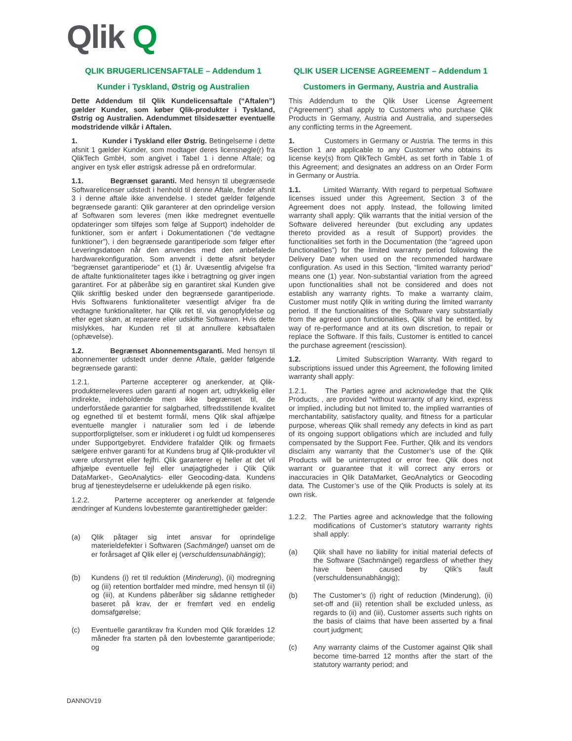Qlik Q
QLIK BRUGERLICENSAFTALE – Addendum 1
Kunder i Tyskland, Østrig og Australien
Dette Addendum til Qlik Kundelicensaftale (“Aftalen”) gælder Kunder, som køber Qlik-produkter i Tyskland, Østrig og Australien. Adendummet tilsidesætter eventuelle modstridende vilkår i Aftalen.
1. Kunder i Tyskland eller Østrig. Betingelserne i dette afsnit 1 gælder Kunder, som modtager deres licensnøgle(r) fra QlikTech GmbH, som angivet i Tabel 1 i denne Aftale; og angiver en tysk eller østrigsk adresse på en ordreformular.
1.1. Begrænset garanti. Med hensyn til ubegrænsede Softwarelicenser udstedt i henhold til denne Aftale, finder afsnit 3 i denne aftale ikke anvendelse. I stedet gælder følgende begrænsede garanti: Qlik garanterer at den oprindelige version af Softwaren som leveres (men ikke medregnet eventuelle opdateringer som tilføjes som følge af Support) indeholder de funktioner, som er anført i Dokumentationen (“de vedtagne funktioner”), i den begrænsede garantiperiode som følger efter Leveringsdatoen når den anvendes med den anbefalede hardwarekonfiguration. Som anvendt i dette afsnit betyder “begrænset garantiperiode” et (1) år. Uvæsentlig afvigelse fra de aftalte funktionaliteter tages ikke i betragtning og giver ingen garantiret. For at påberåbe sig en garantiret skal Kunden give Qlik skriftlig besked under den begrænsede garantiperiode. Hvis Softwarens funktionaliteter væsentligt afviger fra de vedtagne funktionaliteter, har Qlik ret til, via genopfyldelse og efter eget skøn, at reparere eller udskifte Softwaren. Hvis dette mislykkes, har Kunden ret til at annullere købsaftalen (ophævelse).
1.2. Begrænset Abonnementsgaranti. Med hensyn til abonnementer udstedt under denne Aftale, gælder følgende begrænsede garanti:
1.2.1. Parterne accepterer og anerkender, at Qlik-produkterneleveres uden garanti af nogen art, udtrykkelig eller indirekte, indeholdende men ikke begrænset til, de underforståede garantier for salgbarhed, tilfredsstillende kvalitet og egnethed til et bestemt formål, mens Qlik skal afhjælpe eventuelle mangler i naturalier som led i de løbende supportforpligtelser, som er inkluderet i og fuldt ud kompenseres under Supportgebyret. Endvidere frafalder Qlik og firmaets sælgere enhver garanti for at Kundens brug af Qlik-produkter vil være uforstyrret eller fejlfri. Qlik garanterer ej heller at det vil afhjælpe eventuelle fejl eller unøjagtigheder i Qlik Qlik DataMarket-, GeoAnalytics- eller Geocoding-data. Kundens brug af tjenesteydelserne er udelukkende på egen risiko.
1.2.2. Parterne accepterer og anerkender at følgende ændringer af Kundens lovbestemte garantirettigheder gælder:
(a) Qlik påtager sig intet ansvar for oprindelige materieldefekter i Softwaren (Sachmängel) uanset om de er forårsaget af Qlik eller ej (verschuldensunabhängig);
(b) Kundens (i) ret til reduktion (Minderung), (ii) modregning og (iii) retention bortfalder med mindre, med hensyn til (ii) og (iii), at Kundens påberåber sig sådanne rettigheder baseret på krav, der er fremført ved en endelig domsafgørelse;
(c) Eventuelle garantikrav fra Kunden mod Qlik forældes 12 måneder fra starten på den lovbestemte garantiperiode; og
QLIK USER LICENSE AGREEMENT – Addendum 1
Customers in Germany, Austria and Australia
This Addendum to the Qlik User License Agreement (“Agreement”) shall apply to Customers who purchase Qlik Products in Germany, Austria and Australia, and supersedes any conflicting terms in the Agreement.
1. Customers in Germany or Austria. The terms in this Section 1 are applicable to any Customer who obtains its license key(s) from QlikTech GmbH, as set forth in Table 1 of this Agreement; and designates an address on an Order Form in Germany or Austria.
1.1. Limited Warranty. With regard to perpetual Software licenses issued under this Agreement, Section 3 of the Agreement does not apply. Instead, the following limited warranty shall apply: Qlik warrants that the initial version of the Software delivered hereunder (but excluding any updates thereto provided as a result of Support) provides the functionalities set forth in the Documentation (the “agreed upon functionalities”) for the limited warranty period following the Delivery Date when used on the recommended hardware configuration. As used in this Section, “limited warranty period” means one (1) year. Non-substantial variation from the agreed upon functionalities shall not be considered and does not establish any warranty rights. To make a warranty claim, Customer must notify Qlik in writing during the limited warranty period. If the functionalities of the Software vary substantially from the agreed upon functionalities, Qlik shall be entitled, by way of re-performance and at its own discretion, to repair or replace the Software. If this fails, Customer is entitled to cancel the purchase agreement (rescission).
1.2. Limited Subscription Warranty. With regard to subscriptions issued under this Agreement, the following limited warranty shall apply:
1.2.1. The Parties agree and acknowledge that the Qlik Products, , are provided “without warranty of any kind, express or implied, including but not limited to, the implied warranties of merchantability, satisfactory quality, and fitness for a particular purpose, whereas Qlik shall remedy any defects in kind as part of its ongoing support obligations which are included and fully compensated by the Support Fee. Further, Qlik and its vendors disclaim any warranty that the Customer’s use of the Qlik Products will be uninterrupted or error free. Qlik does not warrant or guarantee that it will correct any errors or inaccuracies in Qlik DataMarket, GeoAnalytics or Geocoding data. The Customer’s use of the Qlik Products is solely at its own risk.
1.2.2. The Parties agree and acknowledge that the following modifications of Customer’s statutory warranty rights shall apply:
(a) Qlik shall have no liability for initial material defects of the Software (Sachmängel) regardless of whether they have been caused by Qlik’s fault (verschuldensunabhängig);
(b) The Customer’s (i) right of reduction (Minderung), (ii) set-off and (iii) retention shall be excluded unless, as regards to (ii) and (iii), Customer asserts such rights on the basis of claims that have been asserted by a final court judgment;
(c) Any warranty claims of the Customer against Qlik shall become time-barred 12 months after the start of the statutory warranty period; and
DANNOV19